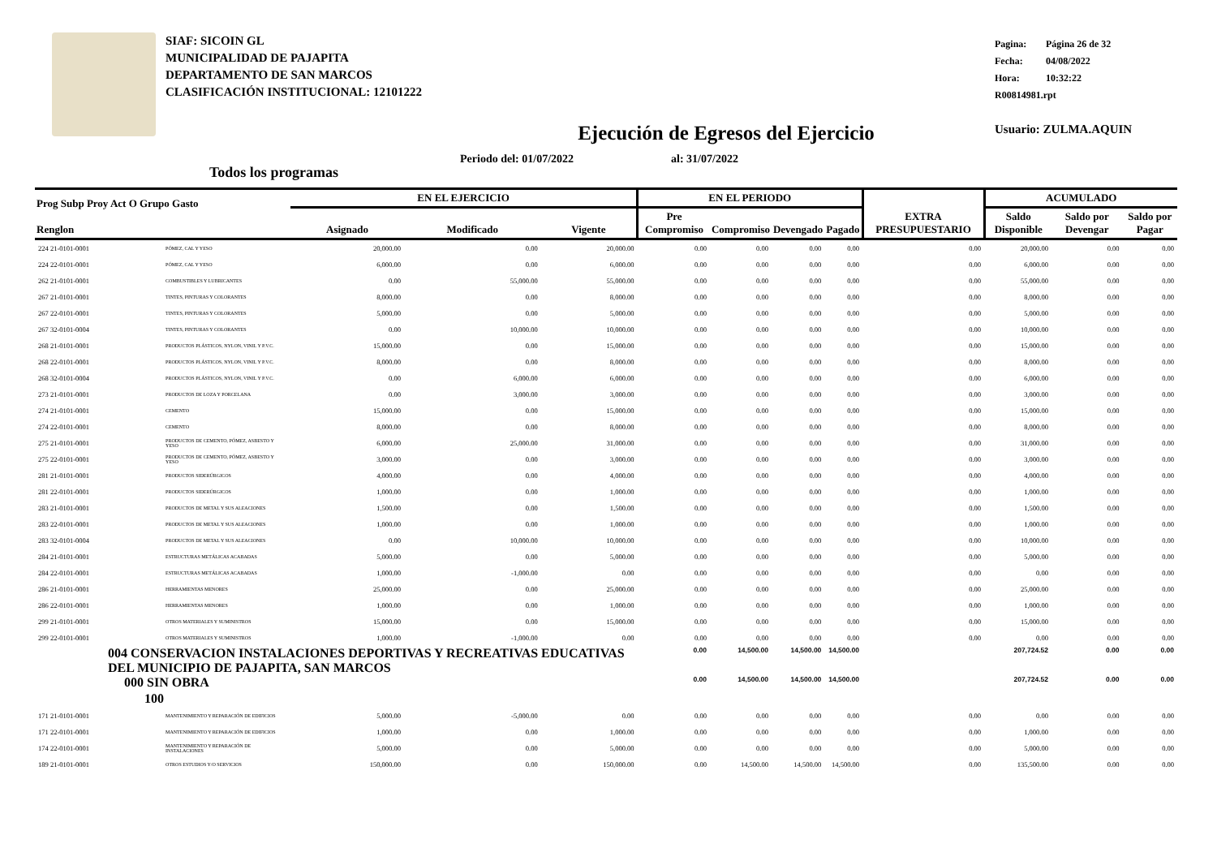SIAF: SICOIN GL
MUNICIPALIDAD DE PAJAPITA
DEPARTAMENTO DE SAN MARCOS
CLASIFICACIÓN INSTITUCIONAL: 12101222
Pagina: Página 26 de 32
Fecha: 04/08/2022
Hora: 10:32:22
R00814981.rpt
Usuario: ZULMA.AQUIN
Ejecución de Egresos del Ejercicio
Todos los programas Periodo del: 01/07/2022 al: 31/07/2022
| Prog Subp Proy Act O Grupo Gasto Renglon | | EN EL EJERCICIO | | | EN EL PERIODO | | | | EXTRA PRESUPUESTARIO | ACUMULADO | | |
| --- | --- | --- | --- | --- | --- | --- | --- | --- | --- | --- | --- | --- |
| | | Asignado | Modificado | Vigente | Pre Compromiso | Compromiso | Devengado | Pagado | | Saldo Disponible | Saldo por Devengar | Saldo por Pagar |
| 224 21-0101-0001 | PÓMEZ, CAL Y YESO | 20,000.00 | 0.00 | 20,000.00 | 0.00 | 0.00 | 0.00 | 0.00 | 0.00 | 20,000.00 | 0.00 | 0.00 |
| 224 22-0101-0001 | PÓMEZ, CAL Y YESO | 6,000.00 | 0.00 | 6,000.00 | 0.00 | 0.00 | 0.00 | 0.00 | 0.00 | 6,000.00 | 0.00 | 0.00 |
| 262 21-0101-0001 | COMBUSTIBLES Y LUBRICANTES | 0.00 | 55,000.00 | 55,000.00 | 0.00 | 0.00 | 0.00 | 0.00 | 0.00 | 55,000.00 | 0.00 | 0.00 |
| 267 21-0101-0001 | TINTES, PINTURAS Y COLORANTES | 8,000.00 | 0.00 | 8,000.00 | 0.00 | 0.00 | 0.00 | 0.00 | 0.00 | 8,000.00 | 0.00 | 0.00 |
| 267 22-0101-0001 | TINTES, PINTURAS Y COLORANTES | 5,000.00 | 0.00 | 5,000.00 | 0.00 | 0.00 | 0.00 | 0.00 | 0.00 | 5,000.00 | 0.00 | 0.00 |
| 267 32-0101-0004 | TINTES, PINTURAS Y COLORANTES | 0.00 | 10,000.00 | 10,000.00 | 0.00 | 0.00 | 0.00 | 0.00 | 0.00 | 10,000.00 | 0.00 | 0.00 |
| 268 21-0101-0001 | PRODUCTOS PLÁSTICOS, NYLON, VINIL Y P.V.C. | 15,000.00 | 0.00 | 15,000.00 | 0.00 | 0.00 | 0.00 | 0.00 | 0.00 | 15,000.00 | 0.00 | 0.00 |
| 268 22-0101-0001 | PRODUCTOS PLÁSTICOS, NYLON, VINIL Y P.V.C. | 8,000.00 | 0.00 | 8,000.00 | 0.00 | 0.00 | 0.00 | 0.00 | 0.00 | 8,000.00 | 0.00 | 0.00 |
| 268 32-0101-0004 | PRODUCTOS PLÁSTICOS, NYLON, VINIL Y P.V.C. | 0.00 | 6,000.00 | 6,000.00 | 0.00 | 0.00 | 0.00 | 0.00 | 0.00 | 6,000.00 | 0.00 | 0.00 |
| 273 21-0101-0001 | PRODUCTOS DE LOZA Y PORCELANA | 0.00 | 3,000.00 | 3,000.00 | 0.00 | 0.00 | 0.00 | 0.00 | 0.00 | 3,000.00 | 0.00 | 0.00 |
| 274 21-0101-0001 | CEMENTO | 15,000.00 | 0.00 | 15,000.00 | 0.00 | 0.00 | 0.00 | 0.00 | 0.00 | 15,000.00 | 0.00 | 0.00 |
| 274 22-0101-0001 | CEMENTO | 8,000.00 | 0.00 | 8,000.00 | 0.00 | 0.00 | 0.00 | 0.00 | 0.00 | 8,000.00 | 0.00 | 0.00 |
| 275 21-0101-0001 | PRODUCTOS DE CEMENTO, PÓMEZ, ASBESTO Y YESO | 6,000.00 | 25,000.00 | 31,000.00 | 0.00 | 0.00 | 0.00 | 0.00 | 0.00 | 31,000.00 | 0.00 | 0.00 |
| 275 22-0101-0001 | PRODUCTOS DE CEMENTO, PÓMEZ, ASBESTO Y YESO | 3,000.00 | 0.00 | 3,000.00 | 0.00 | 0.00 | 0.00 | 0.00 | 0.00 | 3,000.00 | 0.00 | 0.00 |
| 281 21-0101-0001 | PRODUCTOS SIDERÚRGICOS | 4,000.00 | 0.00 | 4,000.00 | 0.00 | 0.00 | 0.00 | 0.00 | 0.00 | 4,000.00 | 0.00 | 0.00 |
| 281 22-0101-0001 | PRODUCTOS SIDERÚRGICOS | 1,000.00 | 0.00 | 1,000.00 | 0.00 | 0.00 | 0.00 | 0.00 | 0.00 | 1,000.00 | 0.00 | 0.00 |
| 283 21-0101-0001 | PRODUCTOS DE METAL Y SUS ALEACIONES | 1,500.00 | 0.00 | 1,500.00 | 0.00 | 0.00 | 0.00 | 0.00 | 0.00 | 1,500.00 | 0.00 | 0.00 |
| 283 22-0101-0001 | PRODUCTOS DE METAL Y SUS ALEACIONES | 1,000.00 | 0.00 | 1,000.00 | 0.00 | 0.00 | 0.00 | 0.00 | 0.00 | 1,000.00 | 0.00 | 0.00 |
| 283 32-0101-0004 | PRODUCTOS DE METAL Y SUS ALEACIONES | 0.00 | 10,000.00 | 10,000.00 | 0.00 | 0.00 | 0.00 | 0.00 | 0.00 | 10,000.00 | 0.00 | 0.00 |
| 284 21-0101-0001 | ESTRUCTURAS METÁLICAS ACABADAS | 5,000.00 | 0.00 | 5,000.00 | 0.00 | 0.00 | 0.00 | 0.00 | 0.00 | 5,000.00 | 0.00 | 0.00 |
| 284 22-0101-0001 | ESTRUCTURAS METÁLICAS ACABADAS | 1,000.00 | -1,000.00 | 0.00 | 0.00 | 0.00 | 0.00 | 0.00 | 0.00 | 0.00 | 0.00 | 0.00 |
| 286 21-0101-0001 | HERRAMIENTAS MENORES | 25,000.00 | 0.00 | 25,000.00 | 0.00 | 0.00 | 0.00 | 0.00 | 0.00 | 25,000.00 | 0.00 | 0.00 |
| 286 22-0101-0001 | HERRAMIENTAS MENORES | 1,000.00 | 0.00 | 1,000.00 | 0.00 | 0.00 | 0.00 | 0.00 | 0.00 | 1,000.00 | 0.00 | 0.00 |
| 299 21-0101-0001 | OTROS MATERIALES Y SUMINISTROS | 15,000.00 | 0.00 | 15,000.00 | 0.00 | 0.00 | 0.00 | 0.00 | 0.00 | 15,000.00 | 0.00 | 0.00 |
| 299 22-0101-0001 | OTROS MATERIALES Y SUMINISTROS | 1,000.00 | -1,000.00 | 0.00 | 0.00 | 0.00 | 0.00 | 0.00 | 0.00 | 0.00 | 0.00 | 0.00 |
| 004 CONSERVACION INSTALACIONES DEPORTIVAS Y RECREATIVAS EDUCATIVAS DEL MUNICIPIO DE PAJAPITA, SAN MARCOS | | | | | 0.00 | 14,500.00 | 14,500.00 | 14,500.00 | | 207,724.52 | 0.00 | 0.00 |
| 000 SIN OBRA | | | | | 0.00 | 14,500.00 | 14,500.00 | 14,500.00 | | 207,724.52 | 0.00 | 0.00 |
| 100 | | | | | | | | | | | | |
| 171 21-0101-0001 | MANTENIMIENTO Y REPARACIÓN DE EDIFICIOS | 5,000.00 | -5,000.00 | 0.00 | 0.00 | 0.00 | 0.00 | 0.00 | 0.00 | 0.00 | 0.00 | 0.00 |
| 171 22-0101-0001 | MANTENIMIENTO Y REPARACIÓN DE EDIFICIOS | 1,000.00 | 0.00 | 1,000.00 | 0.00 | 0.00 | 0.00 | 0.00 | 0.00 | 1,000.00 | 0.00 | 0.00 |
| 174 22-0101-0001 | MANTENIMIENTO Y REPARACIÓN DE INSTALACIONES | 5,000.00 | 0.00 | 5,000.00 | 0.00 | 0.00 | 0.00 | 0.00 | 0.00 | 5,000.00 | 0.00 | 0.00 |
| 189 21-0101-0001 | OTROS ESTUDIOS Y/O SERVICIOS | 150,000.00 | 0.00 | 150,000.00 | 0.00 | 14,500.00 | 14,500.00 | 14,500.00 | 0.00 | 135,500.00 | 0.00 | 0.00 |